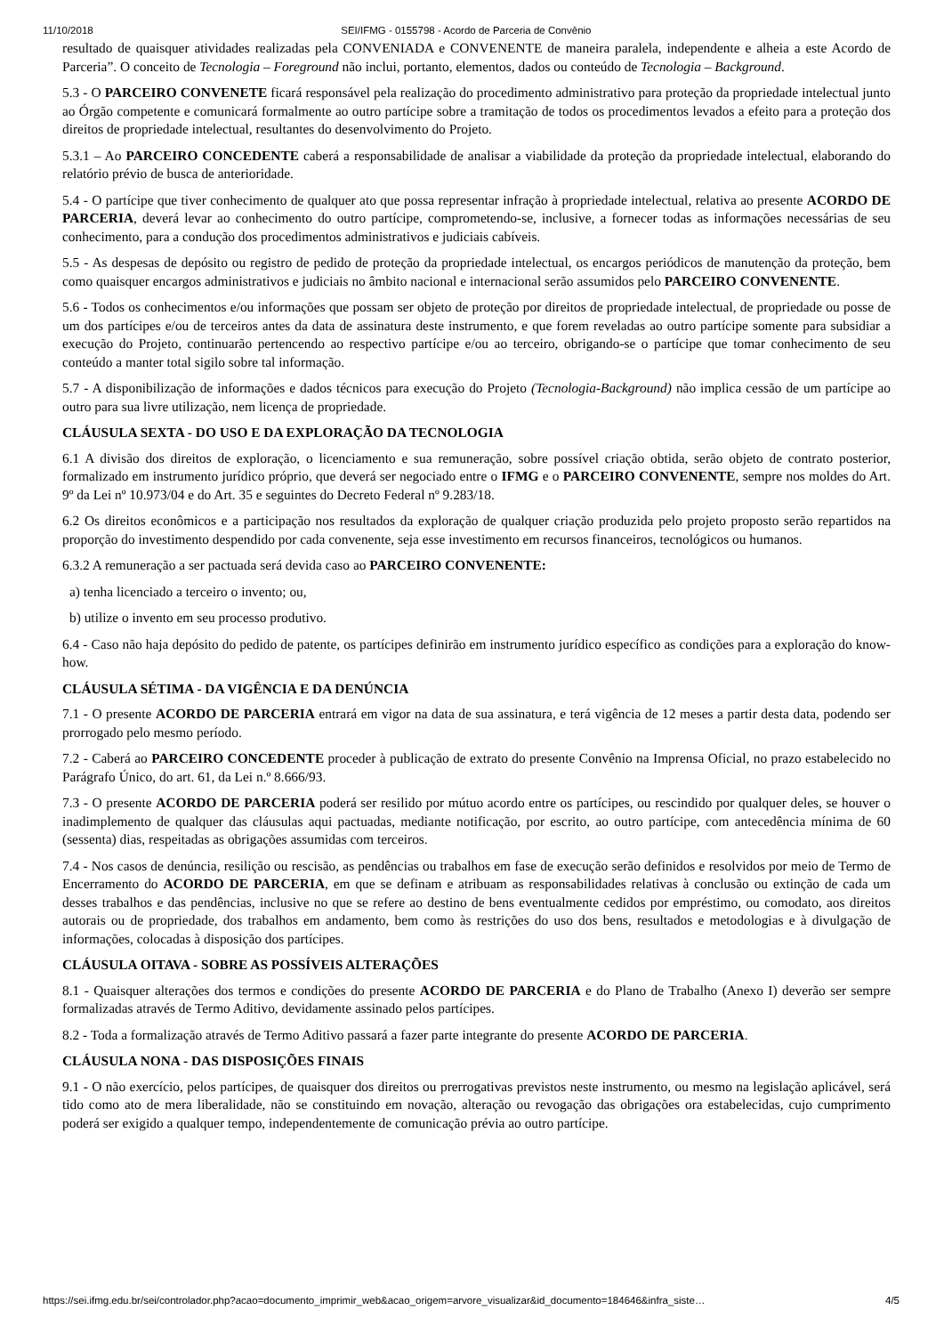11/10/2018 SEI/IFMG - 0155798 - Acordo de Parceria de Convênio
resultado de quaisquer atividades realizadas pela CONVENIADA e CONVENENTE de maneira paralela, independente e alheia a este Acordo de Parceria”. O conceito de Tecnologia – Foreground não inclui, portanto, elementos, dados ou conteúdo de Tecnologia – Background.
5.3 - O PARCEIRO CONVENETE ficará responsável pela realização do procedimento administrativo para proteção da propriedade intelectual junto ao Órgão competente e comunicará formalmente ao outro partícipe sobre a tramitação de todos os procedimentos levados a efeito para a proteção dos direitos de propriedade intelectual, resultantes do desenvolvimento do Projeto.
5.3.1 – Ao PARCEIRO CONCEDENTE caberá a responsabilidade de analisar a viabilidade da proteção da propriedade intelectual, elaborando do relatório prévio de busca de anterioridade.
5.4 - O partícipe que tiver conhecimento de qualquer ato que possa representar infração à propriedade intelectual, relativa ao presente ACORDO DE PARCERIA, deverá levar ao conhecimento do outro partícipe, comprometendo-se, inclusive, a fornecer todas as informações necessárias de seu conhecimento, para a condução dos procedimentos administrativos e judiciais cabíveis.
5.5 - As despesas de depósito ou registro de pedido de proteção da propriedade intelectual, os encargos periódicos de manutenção da proteção, bem como quaisquer encargos administrativos e judiciais no âmbito nacional e internacional serão assumidos pelo PARCEIRO CONVENENTE.
5.6 - Todos os conhecimentos e/ou informações que possam ser objeto de proteção por direitos de propriedade intelectual, de propriedade ou posse de um dos partícipes e/ou de terceiros antes da data de assinatura deste instrumento, e que forem reveladas ao outro partícipe somente para subsidiar a execução do Projeto, continuarão pertencendo ao respectivo partícipe e/ou ao terceiro, obrigando-se o partícipe que tomar conhecimento de seu conteúdo a manter total sigilo sobre tal informação.
5.7 - A disponibilização de informações e dados técnicos para execução do Projeto (Tecnologia-Background) não implica cessão de um partícipe ao outro para sua livre utilização, nem licença de propriedade.
CLÁUSULA SEXTA - DO USO E DA EXPLORAÇÃO DA TECNOLOGIA
6.1 A divisão dos direitos de exploração, o licenciamento e sua remuneração, sobre possível criação obtida, serão objeto de contrato posterior, formalizado em instrumento jurídico próprio, que deverá ser negociado entre o IFMG e o PARCEIRO CONVENENTE, sempre nos moldes do Art. 9º da Lei nº 10.973/04 e do Art. 35 e seguintes do Decreto Federal nº 9.283/18.
6.2 Os direitos econômicos e a participação nos resultados da exploração de qualquer criação produzida pelo projeto proposto serão repartidos na proporção do investimento despendido por cada convenente, seja esse investimento em recursos financeiros, tecnológicos ou humanos.
6.3.2 A remuneração a ser pactuada será devida caso ao PARCEIRO CONVENENTE:
a) tenha licenciado a terceiro o invento; ou,
b) utilize o invento em seu processo produtivo.
6.4 - Caso não haja depósito do pedido de patente, os partícipes definirão em instrumento jurídico específico as condições para a exploração do know-how.
CLÁUSULA SÉTIMA - DA VIGÊNCIA E DA DENÚNCIA
7.1 - O presente ACORDO DE PARCERIA entrará em vigor na data de sua assinatura, e terá vigência de 12 meses a partir desta data, podendo ser prorrogado pelo mesmo período.
7.2 - Caberá ao PARCEIRO CONCEDENTE proceder à publicação de extrato do presente Convênio na Imprensa Oficial, no prazo estabelecido no Parágrafo Único, do art. 61, da Lei n.º 8.666/93.
7.3 - O presente ACORDO DE PARCERIA poderá ser resilido por mútuo acordo entre os partícipes, ou rescindido por qualquer deles, se houver o inadimplemento de qualquer das cláusulas aqui pactuadas, mediante notificação, por escrito, ao outro partícipe, com antecedência mínima de 60 (sessenta) dias, respeitadas as obrigações assumidas com terceiros.
7.4 - Nos casos de denúncia, resilição ou rescisão, as pendências ou trabalhos em fase de execução serão definidos e resolvidos por meio de Termo de Encerramento do ACORDO DE PARCERIA, em que se definam e atribuam as responsabilidades relativas à conclusão ou extinção de cada um desses trabalhos e das pendências, inclusive no que se refere ao destino de bens eventualmente cedidos por empréstimo, ou comodato, aos direitos autorais ou de propriedade, dos trabalhos em andamento, bem como às restrições do uso dos bens, resultados e metodologias e à divulgação de informações, colocadas à disposição dos partícipes.
CLÁUSULA OITAVA - SOBRE AS POSSÍVEIS ALTERAÇÕES
8.1 - Quaisquer alterações dos termos e condições do presente ACORDO DE PARCERIA e do Plano de Trabalho (Anexo I) deverão ser sempre formalizadas através de Termo Aditivo, devidamente assinado pelos partícipes.
8.2 - Toda a formalização através de Termo Aditivo passará a fazer parte integrante do presente ACORDO DE PARCERIA.
CLÁUSULA NONA - DAS DISPOSIÇÕES FINAIS
9.1 - O não exercício, pelos partícipes, de quaisquer dos direitos ou prerrogativas previstos neste instrumento, ou mesmo na legislação aplicável, será tido como ato de mera liberalidade, não se constituindo em novação, alteração ou revogação das obrigações ora estabelecidas, cujo cumprimento poderá ser exigido a qualquer tempo, independentemente de comunicação prévia ao outro partícipe.
https://sei.ifmg.edu.br/sei/controlador.php?acao=documento_imprimir_web&acao_origem=arvore_visualizar&id_documento=184646&infra_siste… 4/5